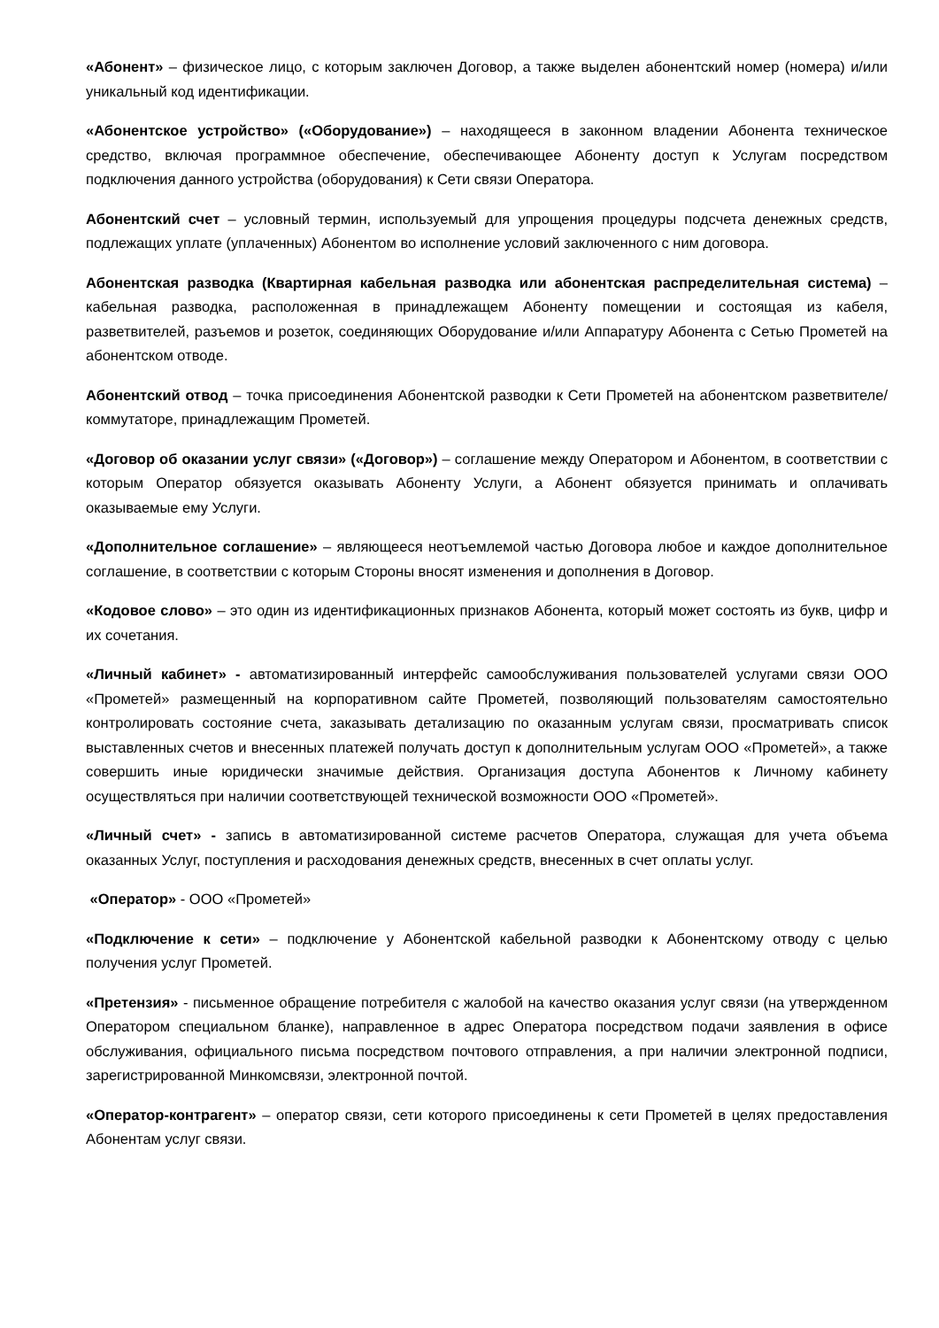«Абонент» – физическое лицо, с которым заключен Договор, а также выделен абонентский номер (номера) и/или уникальный код идентификации.
«Абонентское устройство» («Оборудование») – находящееся в законном владении Абонента техническое средство, включая программное обеспечение, обеспечивающее Абоненту доступ к Услугам посредством подключения данного устройства (оборудования) к Сети связи Оператора.
Абонентский счет – условный термин, используемый для упрощения процедуры подсчета денежных средств, подлежащих уплате (уплаченных) Абонентом во исполнение условий заключенного с ним договора.
Абонентская разводка (Квартирная кабельная разводка или абонентская распределительная система) – кабельная разводка, расположенная в принадлежащем Абоненту помещении и состоящая из кабеля, разветвителей, разъемов и розеток, соединяющих Оборудование и/или Аппаратуру Абонента с Сетью Прометей на абонентском отводе.
Абонентский отвод – точка присоединения Абонентской разводки к Сети Прометей на абонентском разветвителе/коммутаторе, принадлежащим Прометей.
«Договор об оказании услуг связи» («Договор») – соглашение между Оператором и Абонентом, в соответствии с которым Оператор обязуется оказывать Абоненту Услуги, а Абонент обязуется принимать и оплачивать оказываемые ему Услуги.
«Дополнительное соглашение» – являющееся неотъемлемой частью Договора любое и каждое дополнительное соглашение, в соответствии с которым Стороны вносят изменения и дополнения в Договор.
«Кодовое слово» – это один из идентификационных признаков Абонента, который может состоять из букв, цифр и их сочетания.
«Личный кабинет» - автоматизированный интерфейс самообслуживания пользователей услугами связи ООО «Прометей» размещенный на корпоративном сайте Прометей, позволяющий пользователям самостоятельно контролировать состояние счета, заказывать детализацию по оказанным услугам связи, просматривать список выставленных счетов и внесенных платежей получать доступ к дополнительным услугам ООО «Прометей», а также совершить иные юридически значимые действия. Организация доступа Абонентов к Личному кабинету осуществляться при наличии соответствующей технической возможности ООО «Прометей».
«Личный счет» - запись в автоматизированной системе расчетов Оператора, служащая для учета объема оказанных Услуг, поступления и расходования денежных средств, внесенных в счет оплаты услуг.
«Оператор» - ООО «Прометей»
«Подключение к сети» – подключение у Абонентской кабельной разводки к Абонентскому отводу с целью получения услуг Прометей.
«Претензия» - письменное обращение потребителя с жалобой на качество оказания услуг связи (на утвержденном Оператором специальном бланке), направленное в адрес Оператора посредством подачи заявления в офисе обслуживания, официального письма посредством почтового отправления, а при наличии электронной подписи, зарегистрированной Минкомсвязи, электронной почтой.
«Оператор-контрагент» – оператор связи, сети которого присоединены к сети Прометей в целях предоставления Абонентам услуг связи.